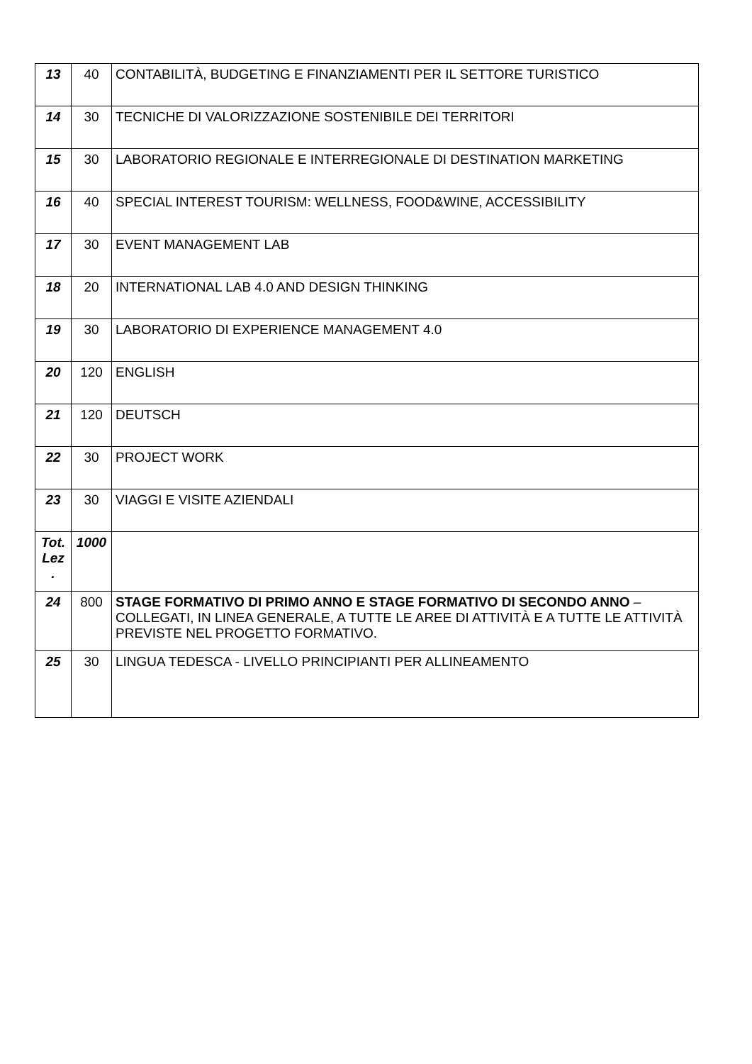| 13 | 40 | CONTABILITÀ, BUDGETING E FINANZIAMENTI PER IL SETTORE TURISTICO |
| 14 | 30 | TECNICHE DI VALORIZZAZIONE SOSTENIBILE DEI TERRITORI |
| 15 | 30 | LABORATORIO REGIONALE E INTERREGIONALE DI DESTINATION MARKETING |
| 16 | 40 | SPECIAL INTEREST TOURISM: WELLNESS, FOOD&WINE, ACCESSIBILITY |
| 17 | 30 | EVENT MANAGEMENT LAB |
| 18 | 20 | INTERNATIONAL LAB 4.0 AND DESIGN THINKING |
| 19 | 30 | LABORATORIO DI EXPERIENCE MANAGEMENT 4.0 |
| 20 | 120 | ENGLISH |
| 21 | 120 | DEUTSCH |
| 22 | 30 | PROJECT WORK |
| 23 | 30 | VIAGGI E VISITE AZIENDALI |
| Tot. Lez . | 1000 | |
| 24 | 800 | STAGE FORMATIVO DI PRIMO ANNO E STAGE FORMATIVO DI SECONDO ANNO – COLLEGATI, IN LINEA GENERALE, A TUTTE LE AREE DI ATTIVITÀ E A TUTTE LE ATTIVITÀ PREVISTE NEL PROGETTO FORMATIVO. |
| 25 | 30 | LINGUA TEDESCA - LIVELLO PRINCIPIANTI PER ALLINEAMENTO |